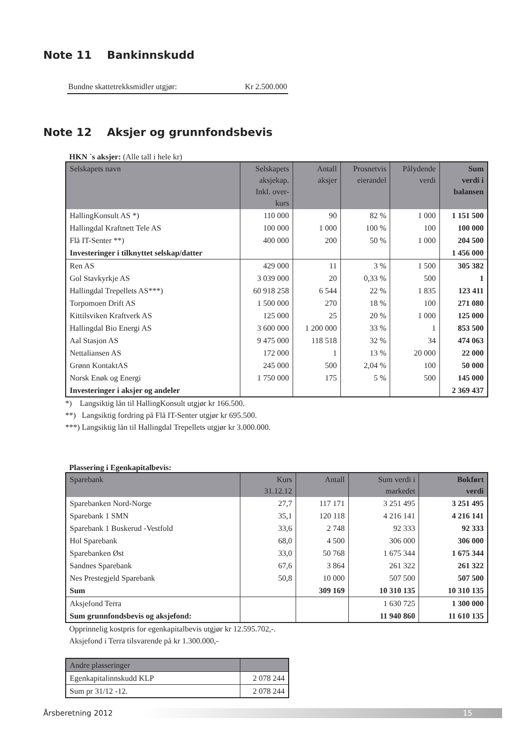Note 11 Bankinnskudd
Bundne skattetrekksmidler utgjør: Kr 2.500.000
Note 12 Aksjer og grunnfondsbevis
HKN `s aksjer: (Alle tall i hele kr)
| Selskapets navn | Selskapets aksjekap. Inkl. over- kurs | Antall aksjer | Prosnetvis eierandel | Pålydende verdi | Sum verdi i balansen |
| --- | --- | --- | --- | --- | --- |
| HallingKonsult AS *) | 110 000 | 90 | 82 % | 1 000 | 1 151 500 |
| Hallingdal Kraftnett Tele AS | 100 000 | 1 000 | 100 % | 100 | 100 000 |
| Flå IT-Senter **) | 400 000 | 200 | 50 % | 1 000 | 204 500 |
| Investeringer i tilknyttet selskap/datter | | | | | 1 456 000 |
| Ren AS | 429 000 | 11 | 3 % | 1 500 | 305 382 |
| Gol Stavkyrkje AS | 3 039 000 | 20 | 0,33 % | 500 | 1 |
| Hallingdal Trepellets AS***) | 60 918 258 | 6 544 | 22 % | 1 835 | 123 411 |
| Torpomoen Drift AS | 1 500 000 | 270 | 18 % | 100 | 271 080 |
| Kittilsviken Kraftverk AS | 125 000 | 25 | 20 % | 1 000 | 125 000 |
| Hallingdal Bio Energi AS | 3 600 000 | 1 200 000 | 33 % | 1 | 853 500 |
| Aal Stasjon AS | 9 475 000 | 118 518 | 32 % | 34 | 474 063 |
| Nettaliansen AS | 172 000 | 1 | 13 % | 20 000 | 22 000 |
| Grønn KontaktAS | 245 000 | 500 | 2,04 % | 100 | 50 000 |
| Norsk Enøk og Energi | 1 750 000 | 175 | 5 % | 500 | 145 000 |
| Investeringer i aksjer og andeler | | | | | 2 369 437 |
*) Langsiktig lån til HallingKonsult utgjør kr 166.500.
**) Langsiktig fordring på Flå IT-Senter utgjør kr 695.500.
***) Langsiktig lån til Hallingdal Trepellets utgjør kr 3.000.000.
Plassering i Egenkapitalbevis:
| Sparebank | Kurs 31.12.12 | Antall | Sum verdi i markedet | Bokført verdi |
| --- | --- | --- | --- | --- |
| Sparebanken Nord-Norge | 27,7 | 117 171 | 3 251 495 | 3 251 495 |
| Sparebank 1 SMN | 35,1 | 120 118 | 4 216 141 | 4 216 141 |
| Sparebank 1 Buskerud -Vestfold | 33,6 | 2 748 | 92 333 | 92 333 |
| Hol Sparebank | 68,0 | 4 500 | 306 000 | 306 000 |
| Sparebanken Øst | 33,0 | 50 768 | 1 675 344 | 1 675 344 |
| Sandnes Sparebank | 67,6 | 3 864 | 261 322 | 261 322 |
| Nes Prestegjeld Sparebank | 50,8 | 10 000 | 507 500 | 507 500 |
| Sum | | 309 169 | 10 310 135 | 10 310 135 |
| Aksjefond Terra | | | 1 630 725 | 1 300 000 |
| Sum grunnfondsbevis og aksjefond: | | | 11 940 860 | 11 610 135 |
Opprinnelig kostpris for egenkapitalbevis utgjør kr 12.595.702,-.
Aksjefond i Terra tilsvarende på kr 1.300.000,-
| Andre plasseringer | |
| --- | --- |
| Egenkapitalinnskudd KLP | 2 078 244 |
| Sum pr 31/12 -12. | 2 078 244 |
Årsberetning 2012
15